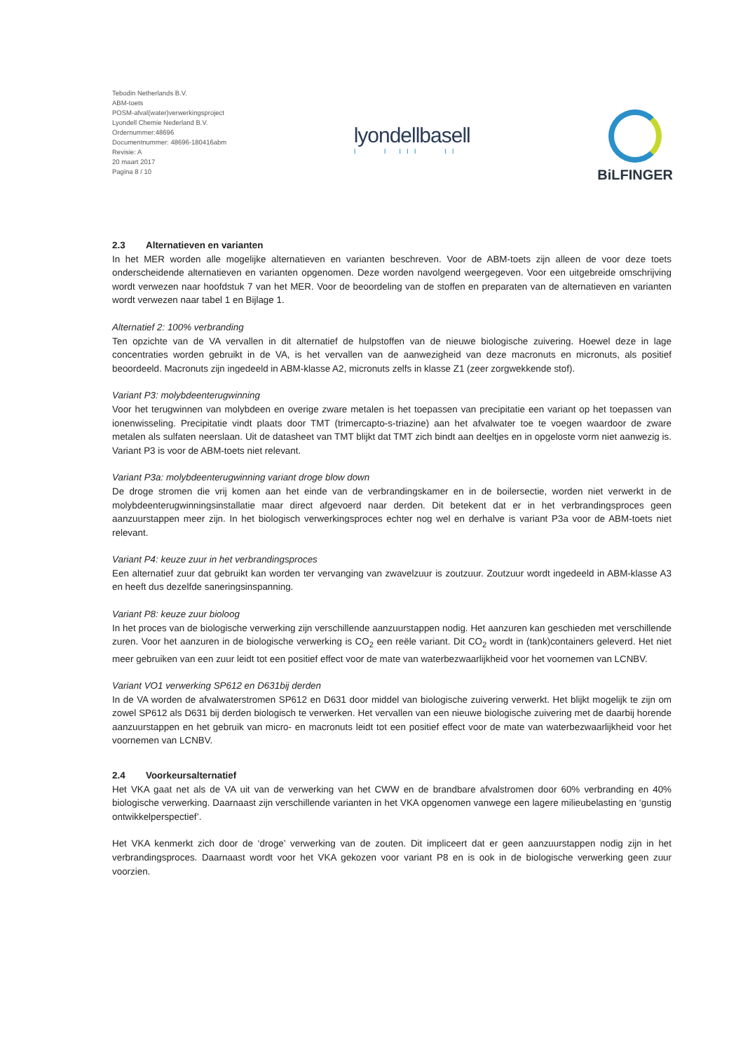Tebodin Netherlands B.V.
ABM-toets
POSM-afval(water)verwerkingsproject
Lyondell Chemie Nederland B.V.
Ordernummer:48696
Documentnummer: 48696-180416abm
Revisie: A
20 maart 2017
Pagina 8 / 10
lyondellbasell
I I III II
BiLFINGER
2.3 Alternatieven en varianten
In het MER worden alle mogelijke alternatieven en varianten beschreven. Voor de ABM-toets zijn alleen de voor deze toets onderscheidende alternatieven en varianten opgenomen. Deze worden navolgend weergegeven. Voor een uitgebreide omschrijving wordt verwezen naar hoofdstuk 7 van het MER. Voor de beoordeling van de stoffen en preparaten van de alternatieven en varianten wordt verwezen naar tabel 1 en Bijlage 1.
Alternatief 2: 100% verbranding
Ten opzichte van de VA vervallen in dit alternatief de hulpstoffen van de nieuwe biologische zuivering. Hoewel deze in lage concentraties worden gebruikt in de VA, is het vervallen van de aanwezigheid van deze macronuts en micronuts, als positief beoordeeld. Macronuts zijn ingedeeld in ABM-klasse A2, micronuts zelfs in klasse Z1 (zeer zorgwekkende stof).
Variant P3: molybdeenterugwinning
Voor het terugwinnen van molybdeen en overige zware metalen is het toepassen van precipitatie een variant op het toepassen van ionenwisseling. Precipitatie vindt plaats door TMT (trimercapto-s-triazine) aan het afvalwater toe te voegen waardoor de zware metalen als sulfaten neerslaan. Uit de datasheet van TMT blijkt dat TMT zich bindt aan deeltjes en in opgeloste vorm niet aanwezig is. Variant P3 is voor de ABM-toets niet relevant.
Variant P3a: molybdeenterugwinning variant droge blow down
De droge stromen die vrij komen aan het einde van de verbrandingskamer en in de boilersectie, worden niet verwerkt in de molybdeenterugwinningsinstallatie maar direct afgevoerd naar derden. Dit betekent dat er in het verbrandingsproces geen aanzuurstappen meer zijn. In het biologisch verwerkingsproces echter nog wel en derhalve is variant P3a voor de ABM-toets niet relevant.
Variant P4: keuze zuur in het verbrandingsproces
Een alternatief zuur dat gebruikt kan worden ter vervanging van zwavelzuur is zoutzuur. Zoutzuur wordt ingedeeld in ABM-klasse A3 en heeft dus dezelfde saneringsinspanning.
Variant P8: keuze zuur bioloog
In het proces van de biologische verwerking zijn verschillende aanzuurstappen nodig. Het aanzuren kan geschieden met verschillende zuren. Voor het aanzuren in de biologische verwerking is CO<sub>2</sub> een reële variant. Dit CO<sub>2</sub> wordt in (tank)containers geleverd. Het niet meer gebruiken van een zuur leidt tot een positief effect voor de mate van waterbezwaarlijkheid voor het voornemen van LCNBV.
Variant VO1 verwerking SP612 en D631bij derden
In de VA worden de afvalwaterstromen SP612 en D631 door middel van biologische zuivering verwerkt. Het blijkt mogelijk te zijn om zowel SP612 als D631 bij derden biologisch te verwerken. Het vervallen van een nieuwe biologische zuivering met de daarbij horende aanzuurstappen en het gebruik van micro- en macronuts leidt tot een positief effect voor de mate van waterbezwaarlijkheid voor het voornemen van LCNBV.
2.4 Voorkeursalternatief
Het VKA gaat net als de VA uit van de verwerking van het CWW en de brandbare afvalstromen door 60% verbranding en 40% biologische verwerking. Daarnaast zijn verschillende varianten in het VKA opgenomen vanwege een lagere milieubelasting en ‘gunstig ontwikkelperspectief’.
Het VKA kenmerkt zich door de ‘droge’ verwerking van de zouten. Dit impliceert dat er geen aanzuurstappen nodig zijn in het verbrandingsproces. Daarnaast wordt voor het VKA gekozen voor variant P8 en is ook in de biologische verwerking geen zuur voorzien.